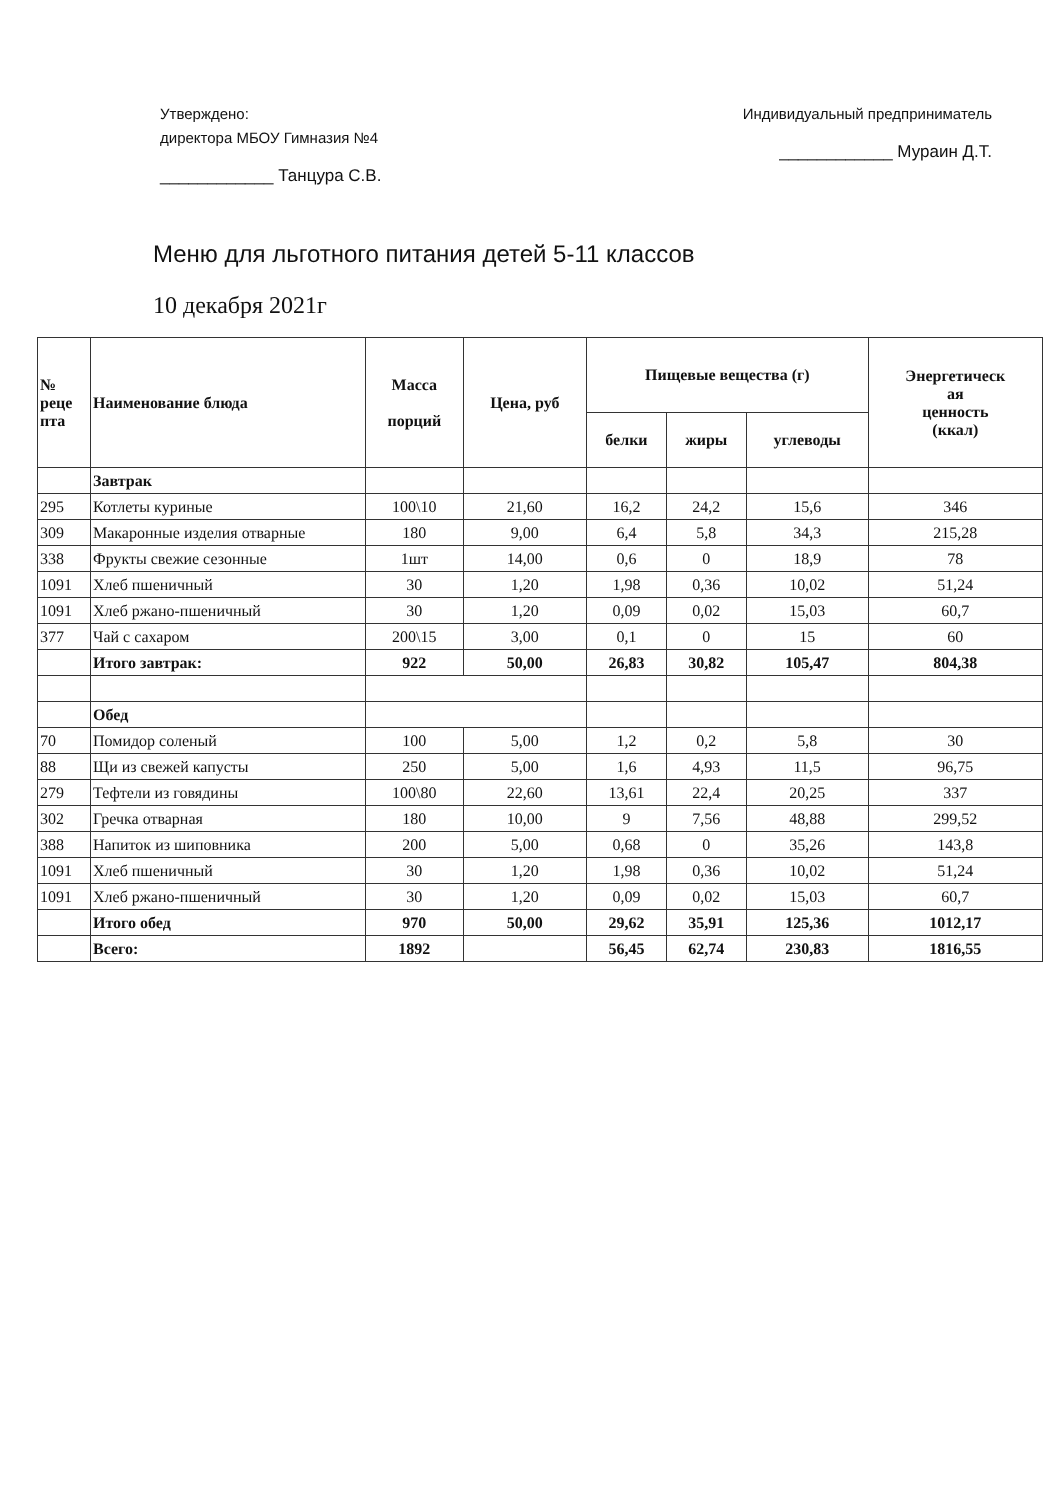Утверждено:
директора МБОУ Гимназия №4
____________ Танцура С.В.
Индивидуальный предприниматель
____________ Мураин Д.Т.
Меню для льготного питания детей 5-11 классов
10 декабря 2021г
| № реце пта | Наименование блюда | Масса порций | Цена, руб | Пищевые вещества (г) | | | Энергетическ ая ценность (ккал) |
| --- | --- | --- | --- | --- | --- | --- | --- |
| | | | | белки | жиры | углеводы | |
| | Завтрак | | | | | | |
| 295 | Котлеты куриные | 100\10 | 21,60 | 16,2 | 24,2 | 15,6 | 346 |
| 309 | Макаронные изделия отварные | 180 | 9,00 | 6,4 | 5,8 | 34,3 | 215,28 |
| 338 | Фрукты свежие сезонные | 1шт | 14,00 | 0,6 | 0 | 18,9 | 78 |
| 1091 | Хлеб пшеничный | 30 | 1,20 | 1,98 | 0,36 | 10,02 | 51,24 |
| 1091 | Хлеб ржано-пшеничный | 30 | 1,20 | 0,09 | 0,02 | 15,03 | 60,7 |
| 377 | Чай с сахаром | 200\15 | 3,00 | 0,1 | 0 | 15 | 60 |
| | Итого завтрак: | 922 | 50,00 | 26,83 | 30,82 | 105,47 | 804,38 |
| | Обед | | | | | | |
| 70 | Помидор соленый | 100 | 5,00 | 1,2 | 0,2 | 5,8 | 30 |
| 88 | Щи из свежей капусты | 250 | 5,00 | 1,6 | 4,93 | 11,5 | 96,75 |
| 279 | Тефтели из говядины | 100\80 | 22,60 | 13,61 | 22,4 | 20,25 | 337 |
| 302 | Гречка отварная | 180 | 10,00 | 9 | 7,56 | 48,88 | 299,52 |
| 388 | Напиток из шиповника | 200 | 5,00 | 0,68 | 0 | 35,26 | 143,8 |
| 1091 | Хлеб пшеничный | 30 | 1,20 | 1,98 | 0,36 | 10,02 | 51,24 |
| 1091 | Хлеб ржано-пшеничный | 30 | 1,20 | 0,09 | 0,02 | 15,03 | 60,7 |
| | Итого обед | 970 | 50,00 | 29,62 | 35,91 | 125,36 | 1012,17 |
| | Всего: | 1892 | | 56,45 | 62,74 | 230,83 | 1816,55 |